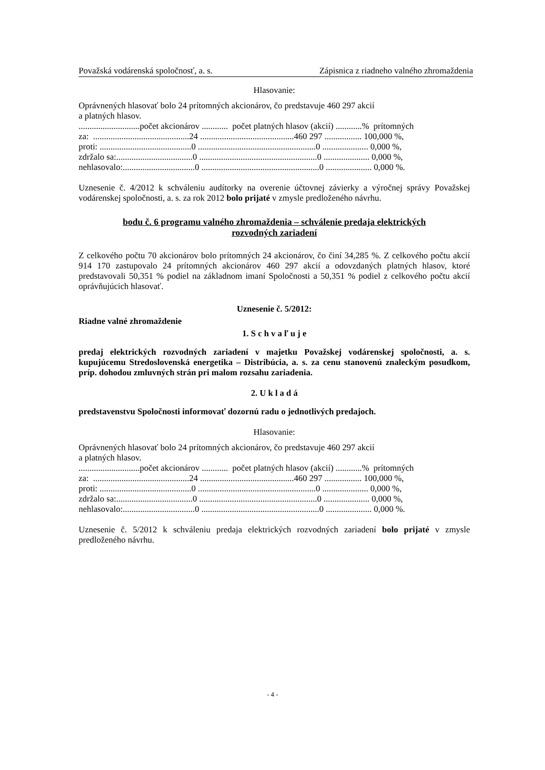Považská vodárenská spoločnosť, a. s. Zápisnica z riadneho valného zhromaždenia
Hlasovanie:
Oprávnených hlasovať bolo 24 prítomných akcionárov, čo predstavuje 460 297 akcií
a platných hlasov.
............................počet akcionárov ............ počet platných hlasov (akcií) ............% prítomných za: ............................................24 ...........................................460 297 ................. 100,000 %, proti: ..........................................0 ......................................................0 ..................... 0,000 %, zdržalo sa:...................................0 ......................................................0 ..................... 0,000 %, nehlasovalo:.................................0 ......................................................0 ..................... 0,000 %.
Uznesenie č. 4/2012 k schváleniu audítorky na overenie účtovnej závierky a výročnej správy Považskej vodárenskej spoločnosti, a. s. za rok 2012 bolo prijaté v zmysle predloženého návrhu.
bodu č. 6 programu valného zhromaždenia – schválenie predaja elektrických
rozvodných zariadení
Z celkového počtu 70 akcionárov bolo prítomných 24 akcionárov, čo činí 34,285 %. Z celkového počtu akcií 914 170 zastupovalo 24 prítomných akcionárov 460 297 akcií a odovzdaných platných hlasov, ktoré predstavovali 50,351 % podiel na základnom imaní Spoločnosti a 50,351 % podiel z celkového počtu akcií oprávňujúcich hlasovať.
Uznesenie č. 5/2012:
Riadne valné zhromaždenie
1. S c h v a ľ u j e
predaj elektrických rozvodných zariadení v majetku Považskej vodárenskej spoločnosti, a. s. kupujúcemu Stredoslovenská energetika – Distribúcia, a. s. za cenu stanovenú znaleckým posudkom, príp. dohodou zmluvných strán pri malom rozsahu zariadenia.
2. U k l a d á
predstavenstvu Spoločnosti informovať dozornú radu o jednotlivých predajoch.
Hlasovanie:
Oprávnených hlasovať bolo 24 prítomných akcionárov, čo predstavuje 460 297 akcií
a platných hlasov.
............................počet akcionárov ............ počet platných hlasov (akcií) ............% prítomných za: ............................................24 ...........................................460 297 ................. 100,000 %, proti: ..........................................0 ......................................................0 ..................... 0,000 %, zdržalo sa:...................................0 ......................................................0 ..................... 0,000 %, nehlasovalo:.................................0 ......................................................0 ..................... 0,000 %.
Uznesenie č. 5/2012 k schváleniu predaja elektrických rozvodných zariadení bolo prijaté v zmysle predloženého návrhu.
- 4 -